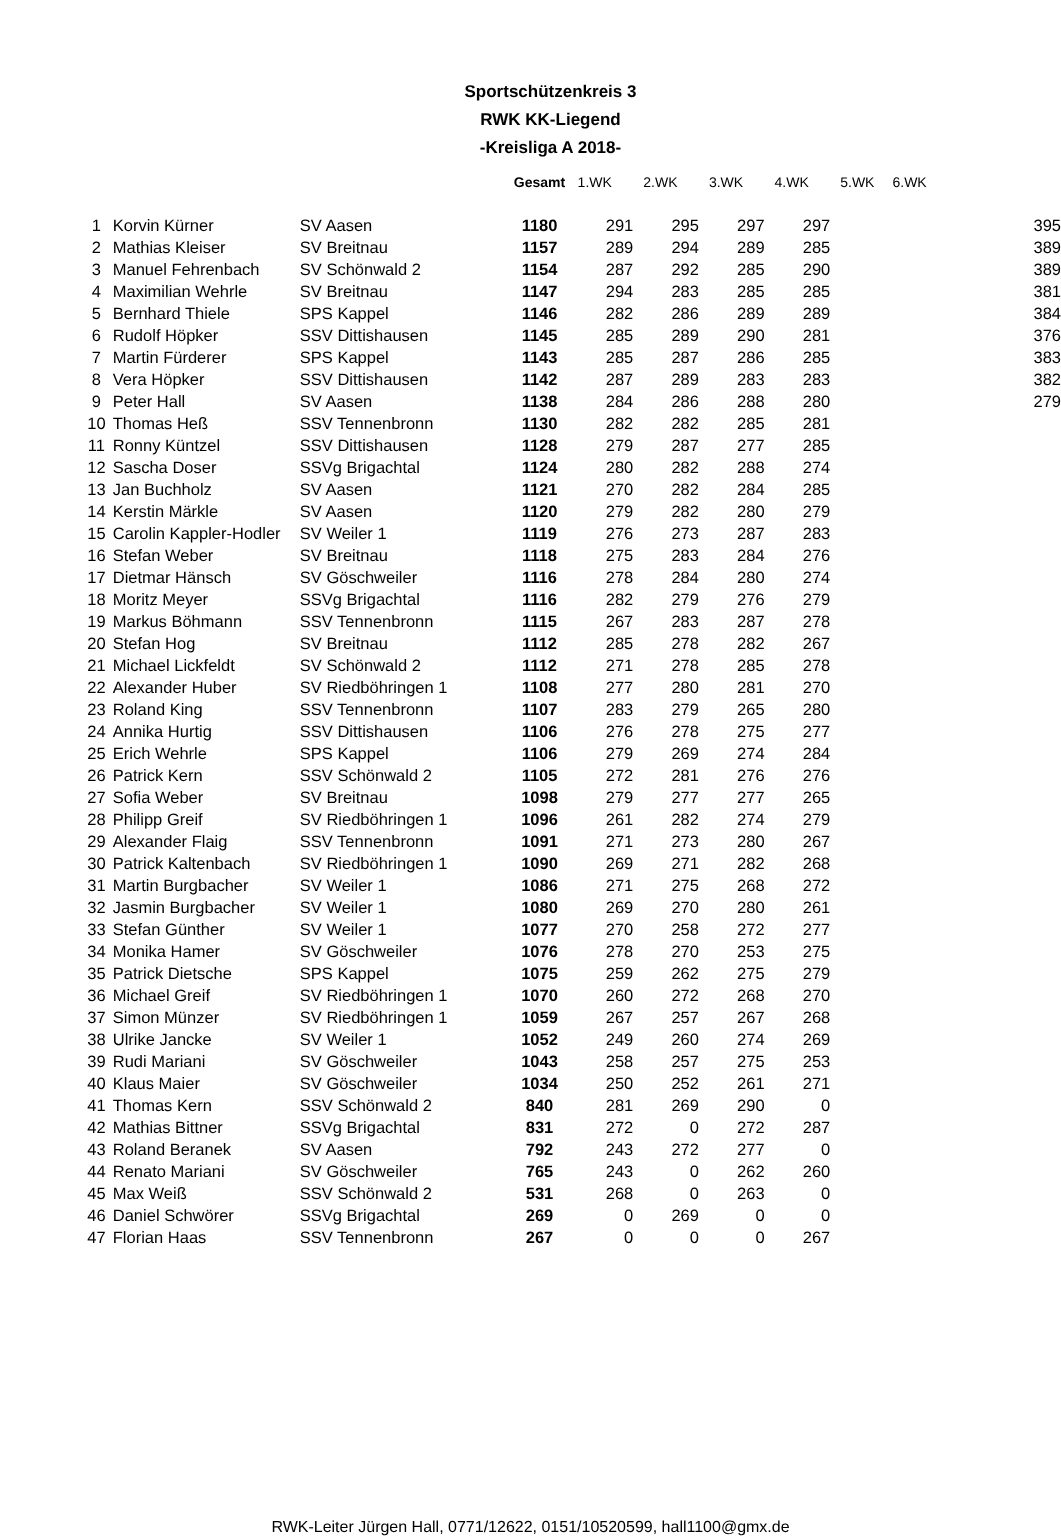Sportschützenkreis 3
RWK KK-Liegend
-Kreisliga A 2018-
| | | | Gesamt | 1.WK | 2.WK | 3.WK | 4.WK | 5.WK | 6.WK | |
| --- | --- | --- | --- | --- | --- | --- | --- | --- | --- | --- |
| 1 | Korvin Kürner | SV Aasen | 1180 | 291 | 295 | 297 | 297 | | | 395 |
| 2 | Mathias Kleiser | SV Breitnau | 1157 | 289 | 294 | 289 | 285 | | | 389 |
| 3 | Manuel Fehrenbach | SV Schönwald 2 | 1154 | 287 | 292 | 285 | 290 | | | 389 |
| 4 | Maximilian Wehrle | SV Breitnau | 1147 | 294 | 283 | 285 | 285 | | | 381 |
| 5 | Bernhard Thiele | SPS Kappel | 1146 | 282 | 286 | 289 | 289 | | | 384 |
| 6 | Rudolf Höpker | SSV Dittishausen | 1145 | 285 | 289 | 290 | 281 | | | 376 |
| 7 | Martin Fürderer | SPS Kappel | 1143 | 285 | 287 | 286 | 285 | | | 383 |
| 8 | Vera Höpker | SSV Dittishausen | 1142 | 287 | 289 | 283 | 283 | | | 382 |
| 9 | Peter Hall | SV Aasen | 1138 | 284 | 286 | 288 | 280 | | | 279 |
| 10 | Thomas Heß | SSV Tennenbronn | 1130 | 282 | 282 | 285 | 281 | | | |
| 11 | Ronny Küntzel | SSV Dittishausen | 1128 | 279 | 287 | 277 | 285 | | | |
| 12 | Sascha Doser | SSVg Brigachtal | 1124 | 280 | 282 | 288 | 274 | | | |
| 13 | Jan Buchholz | SV Aasen | 1121 | 270 | 282 | 284 | 285 | | | |
| 14 | Kerstin Märkle | SV Aasen | 1120 | 279 | 282 | 280 | 279 | | | |
| 15 | Carolin Kappler-Hodler | SV Weiler 1 | 1119 | 276 | 273 | 287 | 283 | | | |
| 16 | Stefan Weber | SV Breitnau | 1118 | 275 | 283 | 284 | 276 | | | |
| 17 | Dietmar Hänsch | SV Göschweiler | 1116 | 278 | 284 | 280 | 274 | | | |
| 18 | Moritz Meyer | SSVg Brigachtal | 1116 | 282 | 279 | 276 | 279 | | | |
| 19 | Markus Böhmann | SSV Tennenbronn | 1115 | 267 | 283 | 287 | 278 | | | |
| 20 | Stefan Hog | SV Breitnau | 1112 | 285 | 278 | 282 | 267 | | | |
| 21 | Michael Lickfeldt | SV Schönwald 2 | 1112 | 271 | 278 | 285 | 278 | | | |
| 22 | Alexander Huber | SV Riedböhringen 1 | 1108 | 277 | 280 | 281 | 270 | | | |
| 23 | Roland King | SSV Tennenbronn | 1107 | 283 | 279 | 265 | 280 | | | |
| 24 | Annika Hurtig | SSV Dittishausen | 1106 | 276 | 278 | 275 | 277 | | | |
| 25 | Erich Wehrle | SPS Kappel | 1106 | 279 | 269 | 274 | 284 | | | |
| 26 | Patrick Kern | SSV Schönwald 2 | 1105 | 272 | 281 | 276 | 276 | | | |
| 27 | Sofia Weber | SV Breitnau | 1098 | 279 | 277 | 277 | 265 | | | |
| 28 | Philipp Greif | SV Riedböhringen 1 | 1096 | 261 | 282 | 274 | 279 | | | |
| 29 | Alexander Flaig | SSV Tennenbronn | 1091 | 271 | 273 | 280 | 267 | | | |
| 30 | Patrick Kaltenbach | SV Riedböhringen 1 | 1090 | 269 | 271 | 282 | 268 | | | |
| 31 | Martin Burgbacher | SV Weiler 1 | 1086 | 271 | 275 | 268 | 272 | | | |
| 32 | Jasmin Burgbacher | SV Weiler 1 | 1080 | 269 | 270 | 280 | 261 | | | |
| 33 | Stefan Günther | SV Weiler 1 | 1077 | 270 | 258 | 272 | 277 | | | |
| 34 | Monika Hamer | SV Göschweiler | 1076 | 278 | 270 | 253 | 275 | | | |
| 35 | Patrick Dietsche | SPS Kappel | 1075 | 259 | 262 | 275 | 279 | | | |
| 36 | Michael Greif | SV Riedböhringen 1 | 1070 | 260 | 272 | 268 | 270 | | | |
| 37 | Simon Münzer | SV Riedböhringen 1 | 1059 | 267 | 257 | 267 | 268 | | | |
| 38 | Ulrike Jancke | SV Weiler 1 | 1052 | 249 | 260 | 274 | 269 | | | |
| 39 | Rudi Mariani | SV Göschweiler | 1043 | 258 | 257 | 275 | 253 | | | |
| 40 | Klaus Maier | SV Göschweiler | 1034 | 250 | 252 | 261 | 271 | | | |
| 41 | Thomas Kern | SSV Schönwald 2 | 840 | 281 | 269 | 290 | 0 | | | |
| 42 | Mathias Bittner | SSVg Brigachtal | 831 | 272 | 0 | 272 | 287 | | | |
| 43 | Roland Beranek | SV Aasen | 792 | 243 | 272 | 277 | 0 | | | |
| 44 | Renato Mariani | SV Göschweiler | 765 | 243 | 0 | 262 | 260 | | | |
| 45 | Max Weiß | SSV Schönwald 2 | 531 | 268 | 0 | 263 | 0 | | | |
| 46 | Daniel Schwörer | SSVg Brigachtal | 269 | 0 | 269 | 0 | 0 | | | |
| 47 | Florian Haas | SSV Tennenbronn | 267 | 0 | 0 | 0 | 267 | | | |
RWK-Leiter Jürgen Hall, 0771/12622, 0151/10520599, hall1100@gmx.de